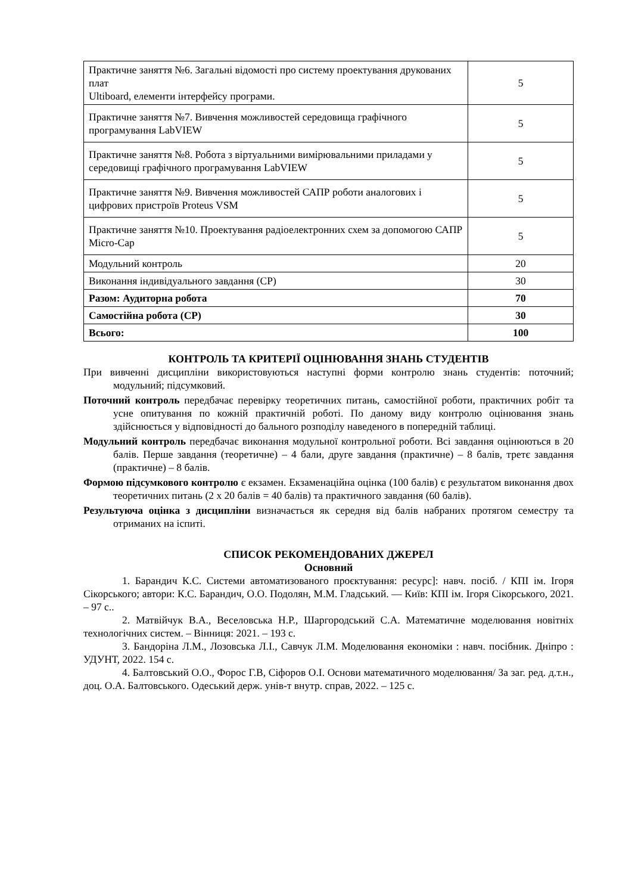| Практичне заняття №6. Загальні відомості про систему проектування друкованих плат Ultiboard, елементи інтерфейсу програми. | 5 |
| Практичне заняття №7. Вивчення можливостей середовища графічного програмування LabVIEW | 5 |
| Практичне заняття №8. Робота з віртуальними вимірювальними приладами у середовищі графічного програмування LabVIEW | 5 |
| Практичне заняття №9. Вивчення можливостей САПР роботи аналогових і цифрових пристроїв Proteus VSM | 5 |
| Практичне заняття №10. Проектування радіоелектронних схем за допомогою САПР Micro-Cap | 5 |
| Модульний контроль | 20 |
| Виконання індивідуального завдання (СР) | 30 |
| Разом: Аудиторна робота | 70 |
| Самостійна робота (СР) | 30 |
| Всього: | 100 |
КОНТРОЛЬ ТА КРИТЕРІЇ ОЦІНЮВАННЯ ЗНАНЬ СТУДЕНТІВ
При вивченні дисципліни використовуються наступні форми контролю знань студентів: поточний; модульний; підсумковий.
Поточний контроль передбачає перевірку теоретичних питань, самостійної роботи, практичних робіт та усне опитування по кожній практичній роботі. По даному виду контролю оцінювання знань здійснюється у відповідності до бального розподілу наведеного в попередній таблиці.
Модульний контроль передбачає виконання модульної контрольної роботи. Всі завдання оцінюються в 20 балів. Перше завдання (теоретичне) – 4 бали, друге завдання (практичне) – 8 балів, третє завдання (практичне) – 8 балів.
Формою підсумкового контролю є екзамен. Екзаменаційна оцінка (100 балів) є результатом виконання двох теоретичних питань (2 х 20 балів = 40 балів) та практичного завдання (60 балів).
Результуюча оцінка з дисципліни визначається як середня від балів набраних протягом семестру та отриманих на іспиті.
СПИСОК РЕКОМЕНДОВАНИХ ДЖЕРЕЛ
Основний
1. Барандич К.С. Системи автоматизованого проєктування: ресурс]: навч. посіб. / КПІ ім. Ігоря Сікорського; автори: К.С. Барандич, О.О. Подолян, М.М. Гладський. — Київ: КПІ ім. Ігоря Сікорського, 2021. – 97 с..
2. Матвійчук В.А., Веселовська Н.Р., Шаргородський С.А. Математичне моделювання новітніх технологічних систем. – Вінниця: 2021. – 193 с.
3. Бандоріна Л.М., Лозовська Л.І., Савчук Л.М. Моделювання економіки : навч. посібник. Дніпро : УДУНТ, 2022. 154 с.
4. Балтовський О.О., Форос Г.В, Сіфоров О.І. Основи математичного моделювання/ За заг. ред. д.т.н., доц. О.А. Балтовського. Одеський держ. унів-т внутр. справ, 2022. – 125 с.